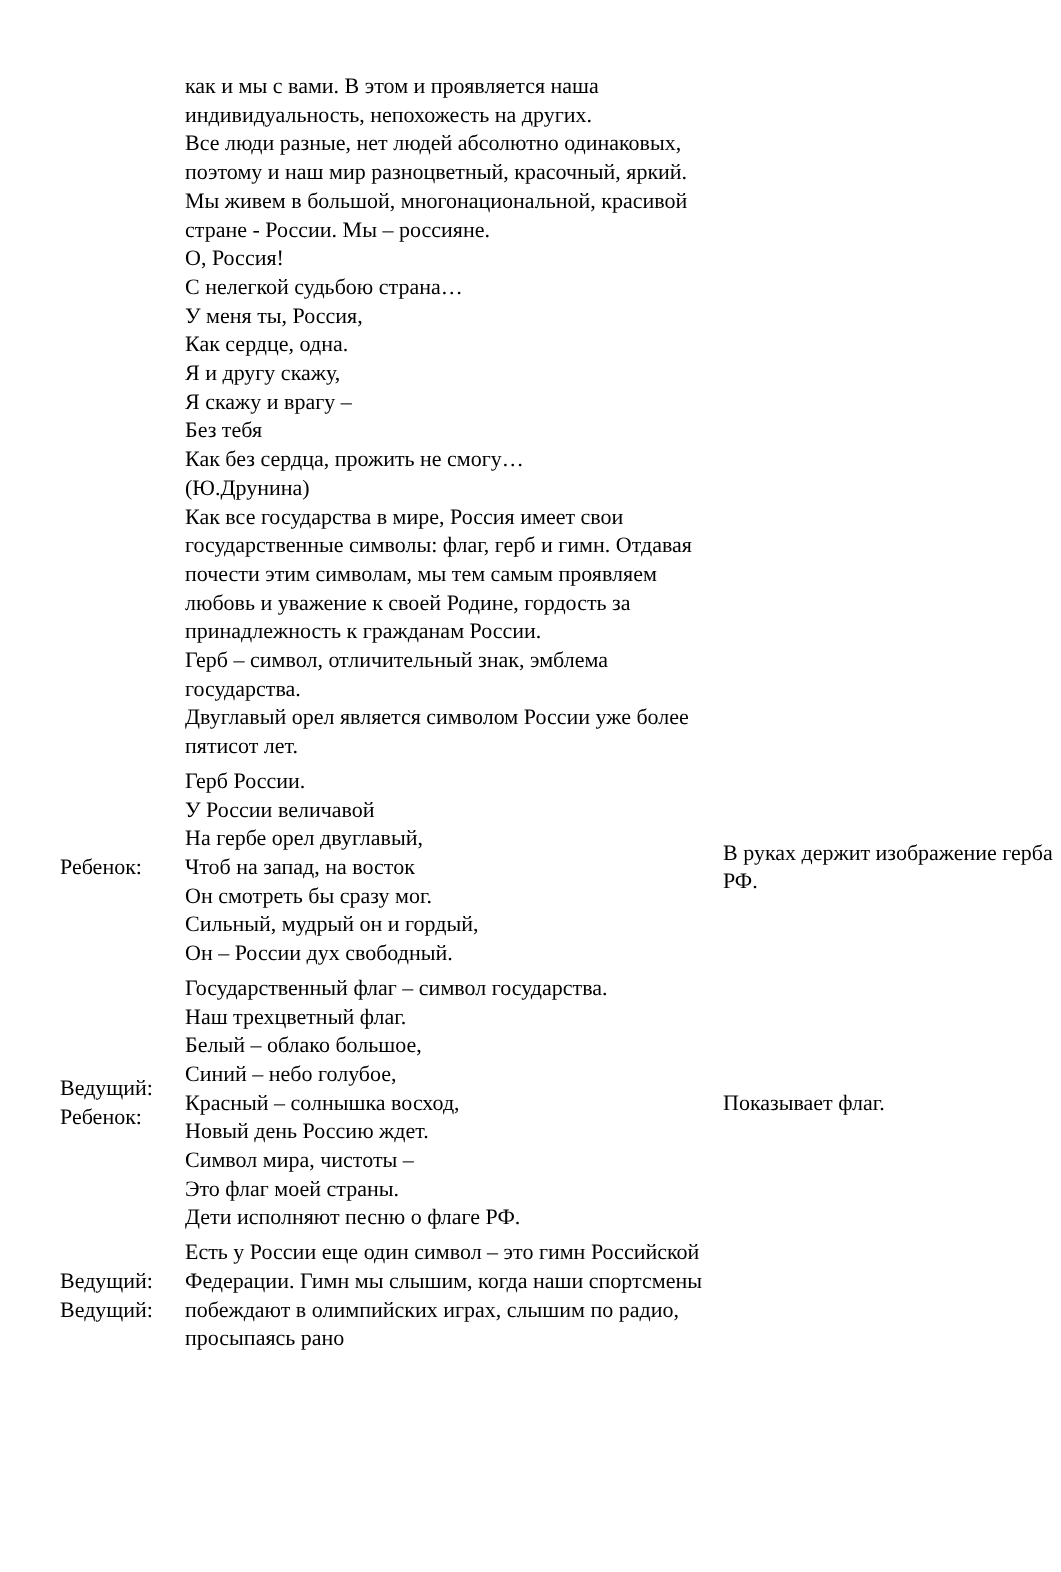| | как и мы с вами. В этом и проявляется наша индивидуальность, непохожесть на других. Все люди разные, нет людей абсолютно одинаковых, поэтому и наш мир разноцветный, красочный, яркий. Мы живем в большой, многонациональной, красивой стране - России. Мы – россияне. О, Россия! С нелегкой судьбою страна… У меня ты, Россия, Как сердце, одна. Я и другу скажу, Я скажу и врагу – Без тебя Как без сердца, прожить не смогу… (Ю.Друнина) Как все государства в мире, Россия имеет свои государственные символы: флаг, герб и гимн. Отдавая почести этим символам, мы тем самым проявляем любовь и уважение к своей Родине, гордость за принадлежность к гражданам России. Герб – символ, отличительный знак, эмблема государства. Двуглавый орел является символом России уже более пятисот лет. | |
| Ребенок: | Герб России. У России величавой На гербе орел двуглавый, Чтоб на запад, на восток Он смотреть бы сразу мог. Сильный, мудрый он и гордый, Он – России дух свободный. | В руках держит изображение герба РФ. |
| Ведущий: Ребенок: | Государственный флаг – символ государства. Наш трехцветный флаг. Белый – облако большое, Синий – небо голубое, Красный – солнышка восход, Новый день Россию ждет. Символ мира, чистоты – Это флаг моей страны. Дети исполняют песню о флаге РФ. | Показывает флаг. |
| Ведущий: Ведущий: | Есть у России еще один символ – это гимн Российской Федерации. Гимн мы слышим, когда наши спортсмены побеждают в олимпийских играх, слышим по радио, просыпаясь рано | |